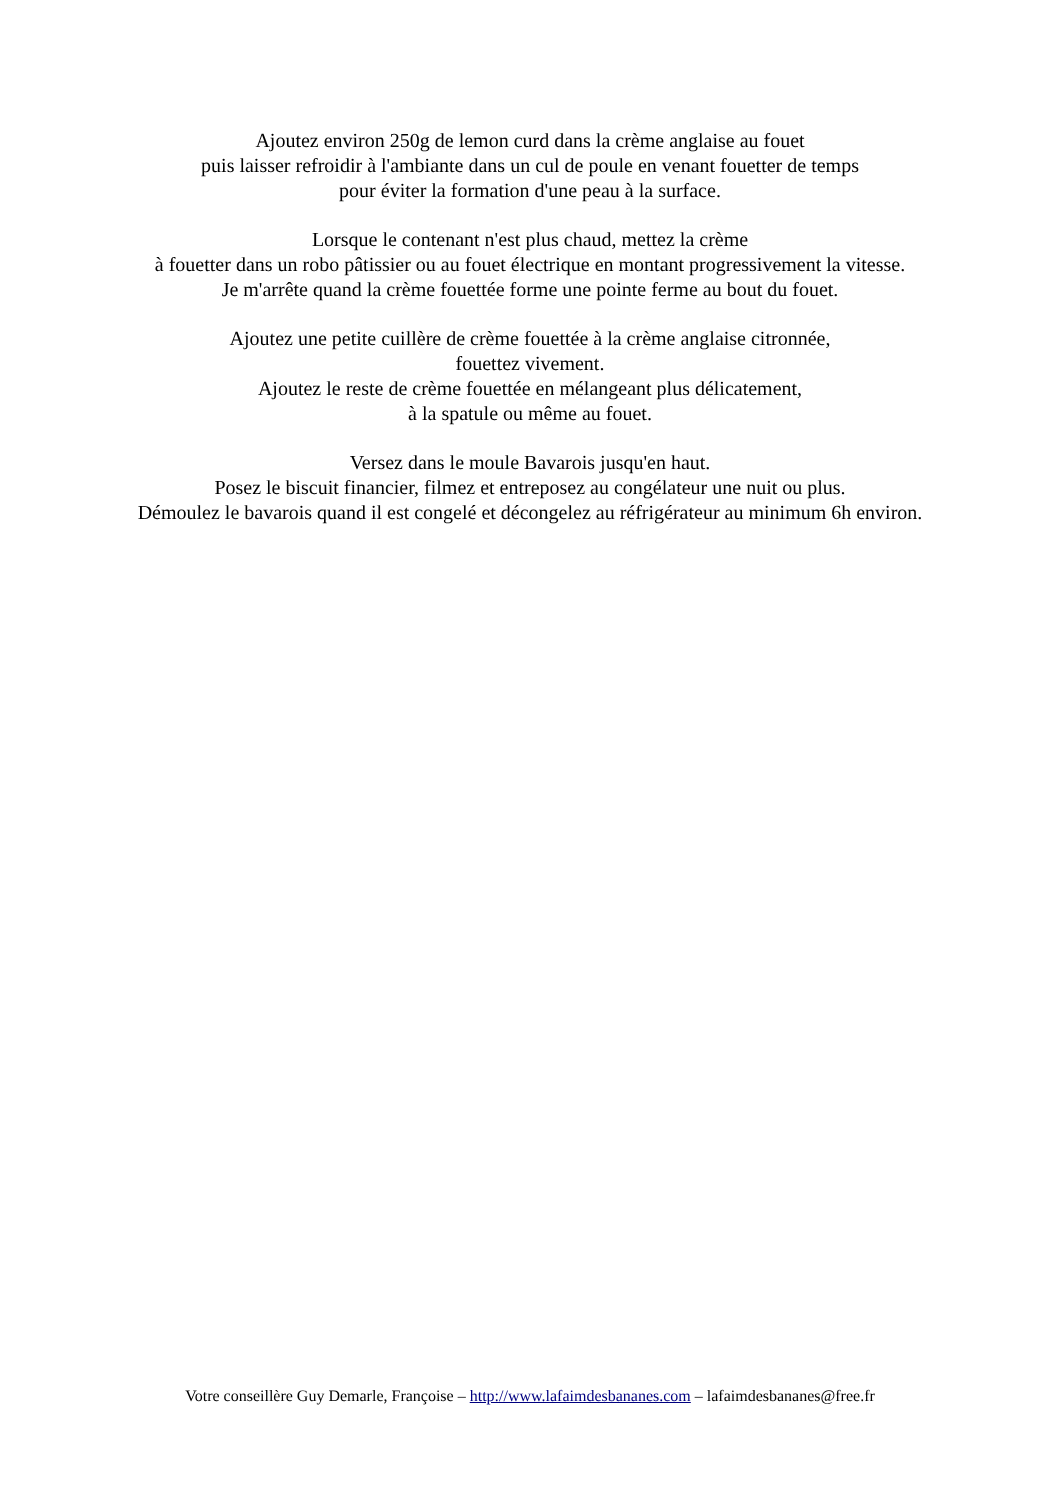Ajoutez environ 250g de lemon curd dans la crème anglaise au fouet
puis laisser refroidir à l'ambiante dans un cul de poule en venant fouetter de temps
pour éviter la formation d'une peau à la surface.
Lorsque le contenant n'est plus chaud, mettez la crème
à fouetter dans un robo pâtissier ou au fouet électrique en montant progressivement la vitesse.
Je m'arrête quand la crème fouettée forme une pointe ferme au bout du fouet.
Ajoutez une petite cuillère de crème fouettée à la crème anglaise citronnée,
fouettez vivement.
Ajoutez le reste de crème fouettée en mélangeant plus délicatement,
à la spatule ou même au fouet.
Versez dans le moule Bavarois jusqu'en haut.
Posez le biscuit financier, filmez et entreposez au congélateur une nuit ou plus.
Démoulez le bavarois quand il est congelé et décongelez au réfrigérateur au minimum 6h environ.
Votre conseillère Guy Demarle, Françoise – http://www.lafaimdesbananes.com – lafaimdesbananes@free.fr